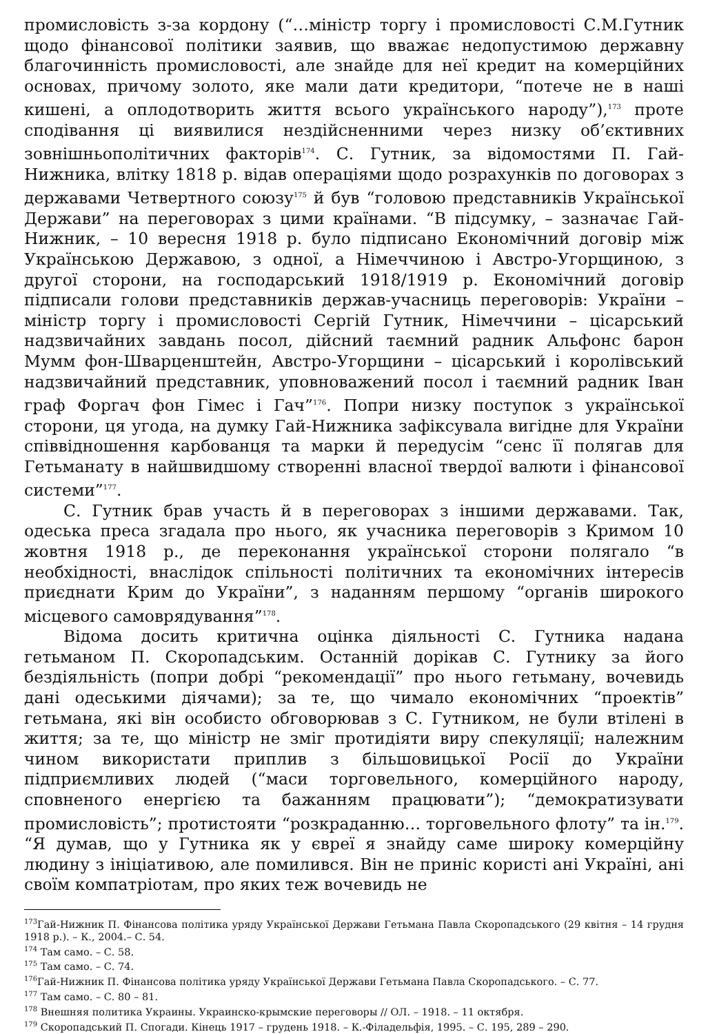промисловість з-за кордону (“…міністр торгу і промисловості С.М.Гутник щодо фінансової політики заявив, що вважає недопустимою державну благочинність промисловості, але знайде для неї кредит на комерційних основах, причому золото, яке мали дати кредитори, “потече не в наші кишені, а оплодотворить життя всього українського народу”),<sup>173</sup> проте сподівання ці виявилися нездійсненними через низку об’єктивних зовнішньополітичних факторів<sup>174</sup>. С. Гутник, за відомостями П. Гай-Нижника, влітку 1818 р. відав операціями щодо розрахунків по договорах з державами Четвертного союзу<sup>175</sup> й був “головою представників Української Держави” на переговорах з цими країнами. “В підсумку, – зазначає Гай-Нижник, – 10 вересня 1918 р. було підписано Економічний договір між Українською Державою, з одної, а Німеччиною і Австро-Угорщиною, з другої сторони, на господарський 1918/1919 р. Економічний договір підписали голови представників держав-учасниць переговорів: України – міністр торгу і промисловості Сергій Гутник, Німеччини – цісарський надзвичайних завдань посол, дійсний таємний радник Альфонс барон Мумм фон-Шварценштейн, Австро-Угорщини – цісарський і королівський надзвичайний представник, уповноважений посол і таємний радник Іван граф Форгач фон Гімес і Гач”<sup>176</sup>. Попри низку поступок з української сторони, ця угода, на думку Гай-Нижника зафіксувала вигідне для України співвідношення карбованця та марки й передусім “сенс її полягав для Гетьманату в найшвидшому створенні власної твердої валюти і фінансової системи”<sup>177</sup>.
С. Гутник брав участь й в переговорах з іншими державами. Так, одеська преса згадала про нього, як учасника переговорів з Кримом 10 жовтня 1918 р., де переконання української сторони полягало “в необхідності, внаслідок спільності політичних та економічних інтересів приєднати Крим до України”, з наданням першому “органів широкого місцевого самоврядування”<sup>178</sup>.
Відома досить критична оцінка діяльності С. Гутника надана гетьманом П. Скоропадським. Останній дорікав С. Гутнику за його бездіяльність (попри добрі “рекомендації” про нього гетьману, вочевидь дані одеськими діячами); за те, що чимало економічних “проектів” гетьмана, які він особисто обговорював з С. Гутником, не були втілені в життя; за те, що міністр не зміг протидіяти виру спекуляції; належним чином використати приплив з більшовицької Росії до України підприємливих людей (“маси торговельного, комерційного народу, сповненого енергією та бажанням працювати”); “демократизувати промисловість”; протистояти “розкраданню… торговельного флоту” та ін.<sup>179</sup>. “Я думав, що у Гутника як у євреї я знайду саме широку комерційну людину з ініціативою, але помилився. Він не приніс користі ані Україні, ані своїм компатріотам, про яких теж вочевидь не
<sup>173</sup> Гай-Нижник П. Фінансова політика уряду Української Держави Гетьмана Павла Скоропадського (29 квітня – 14 грудня 1918 р.). – К., 2004.– С. 54.
<sup>174</sup> Там само. – С. 58.
<sup>175</sup> Там само. – С. 74.
<sup>176</sup> Гай-Нижник П. Фінансова політика уряду Української Держави Гетьмана Павла Скоропадського. – С. 77.
<sup>177</sup> Там само. – С. 80 – 81.
<sup>178</sup> Внешняя политика Украины. Украинско-крымские переговоры // ОЛ. – 1918. – 11 октября.
<sup>179</sup> Скоропадський П. Спогади. Кінець 1917 – грудень 1918. – К.-Філадельфія, 1995. – С. 195, 289 – 290.